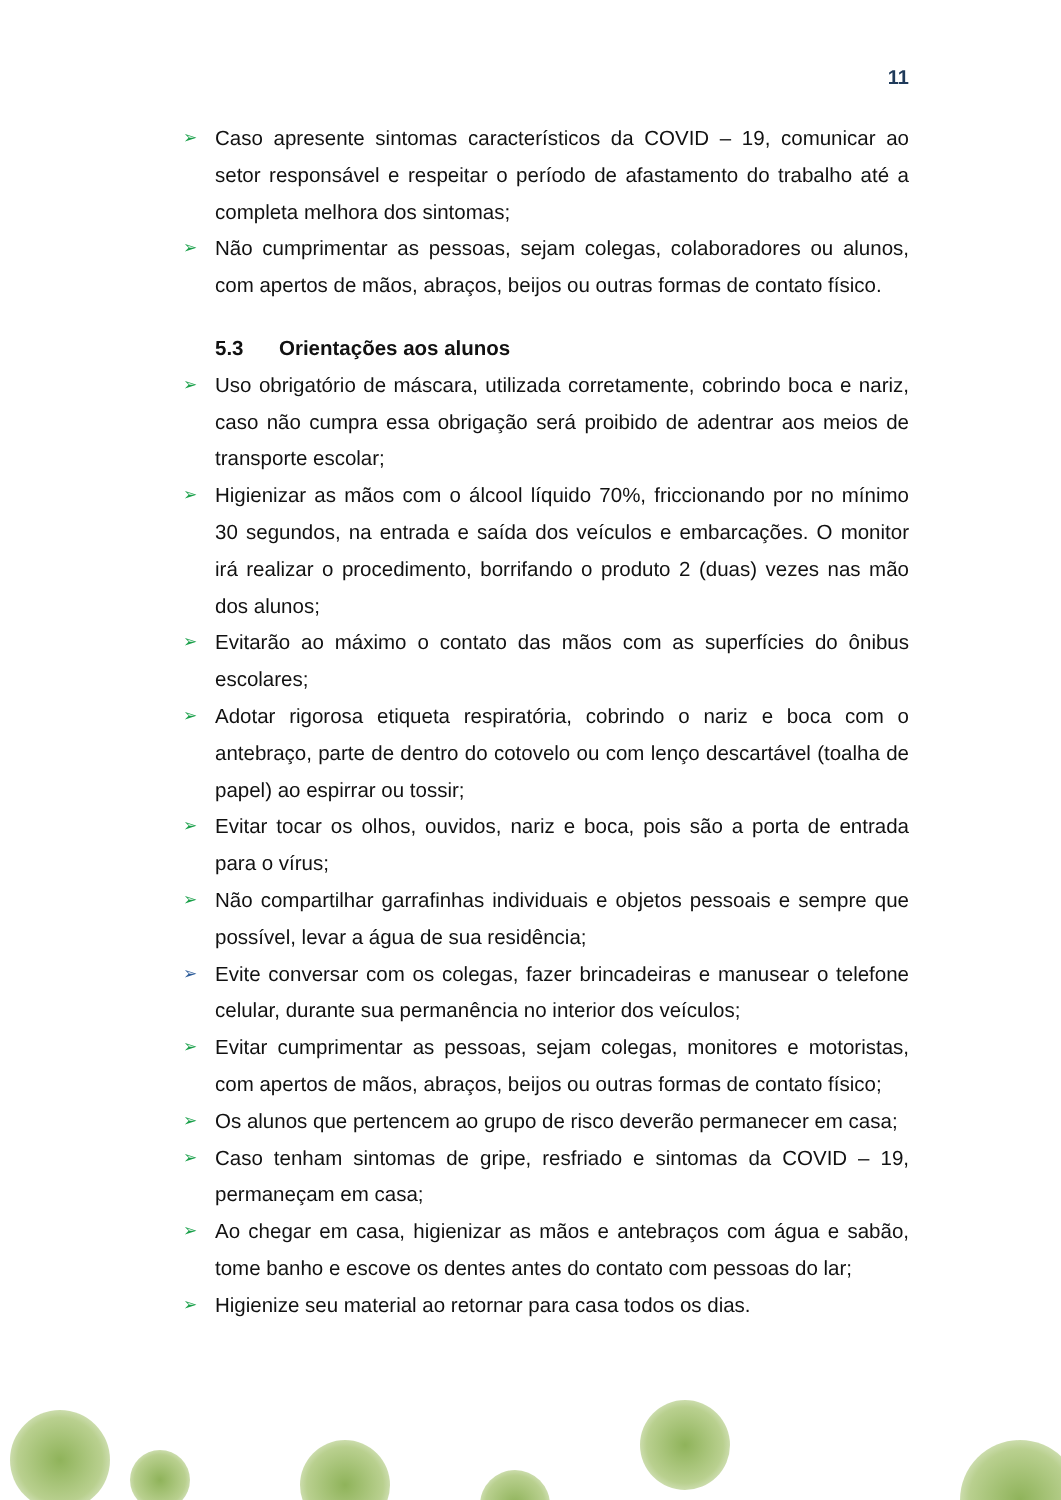11
➢ Caso apresente sintomas característicos da COVID – 19, comunicar ao setor responsável e respeitar o período de afastamento do trabalho até a completa melhora dos sintomas;
➢ Não cumprimentar as pessoas, sejam colegas, colaboradores ou alunos, com apertos de mãos, abraços, beijos ou outras formas de contato físico.
5.3 Orientações aos alunos
➢ Uso obrigatório de máscara, utilizada corretamente, cobrindo boca e nariz, caso não cumpra essa obrigação será proibido de adentrar aos meios de transporte escolar;
➢ Higienizar as mãos com o álcool líquido 70%, friccionando por no mínimo 30 segundos, na entrada e saída dos veículos e embarcações. O monitor irá realizar o procedimento, borrifando o produto 2 (duas) vezes nas mão dos alunos;
➢ Evitarão ao máximo o contato das mãos com as superfícies do ônibus escolares;
➢ Adotar rigorosa etiqueta respiratória, cobrindo o nariz e boca com o antebraço, parte de dentro do cotovelo ou com lenço descartável (toalha de papel) ao espirrar ou tossir;
➢ Evitar tocar os olhos, ouvidos, nariz e boca, pois são a porta de entrada para o vírus;
➢ Não compartilhar garrafinhas individuais e objetos pessoais e sempre que possível, levar a água de sua residência;
➢ Evite conversar com os colegas, fazer brincadeiras e manusear o telefone celular, durante sua permanência no interior dos veículos;
➢ Evitar cumprimentar as pessoas, sejam colegas, monitores e motoristas, com apertos de mãos, abraços, beijos ou outras formas de contato físico;
➢ Os alunos que pertencem ao grupo de risco deverão permanecer em casa;
➢ Caso tenham sintomas de gripe, resfriado e sintomas da COVID – 19, permaneçam em casa;
➢ Ao chegar em casa, higienizar as mãos e antebraços com água e sabão, tome banho e escove os dentes antes do contato com pessoas do lar;
➢ Higienize seu material ao retornar para casa todos os dias.